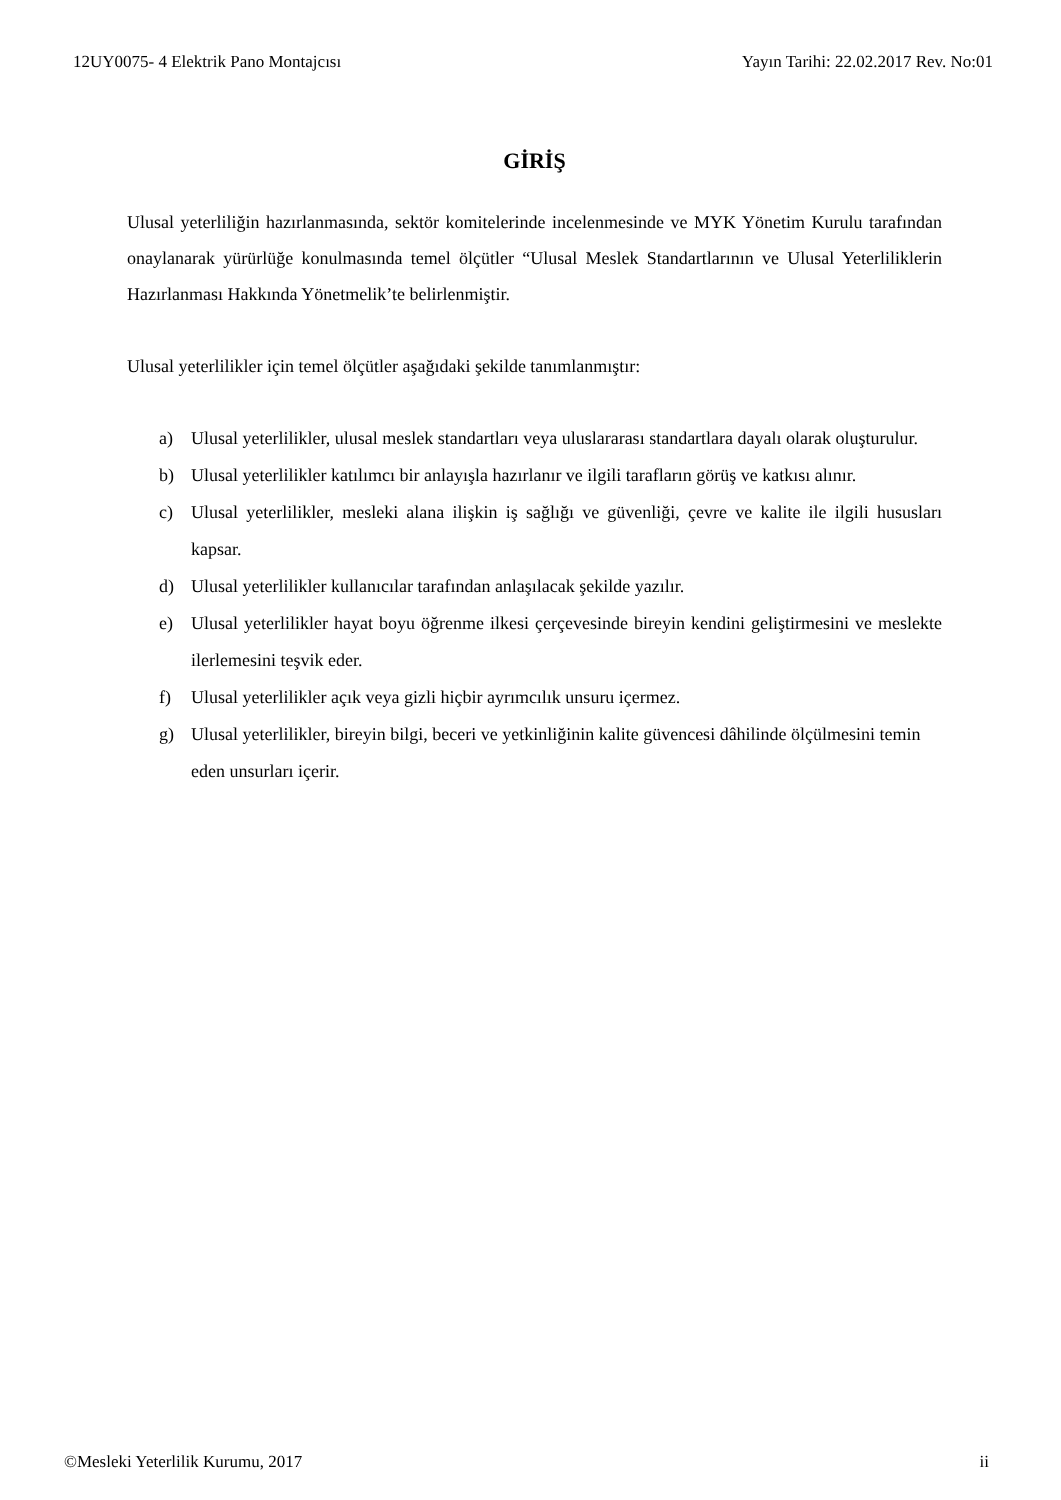12UY0075- 4 Elektrik Pano Montajcısı Yayın Tarihi: 22.02.2017 Rev. No:01
GİRİŞ
Ulusal yeterliliğin hazırlanmasında, sektör komitelerinde incelenmesinde ve MYK Yönetim Kurulu tarafından onaylanarak yürürlüğe konulmasında temel ölçütler “Ulusal Meslek Standartlarının ve Ulusal Yeterliliklerin Hazırlanması Hakkında Yönetmelik’te belirlenmiştir.
Ulusal yeterlilikler için temel ölçütler aşağıdaki şekilde tanımlanmıştır:
a) Ulusal yeterlilikler, ulusal meslek standartları veya uluslararası standartlara dayalı olarak oluşturulur.
b) Ulusal yeterlilikler katılımcı bir anlayışla hazırlanır ve ilgili tarafların görüş ve katkısı alınır.
c) Ulusal yeterlilikler, mesleki alana ilişkin iş sağlığı ve güvenliği, çevre ve kalite ile ilgili hususları kapsar.
d) Ulusal yeterlilikler kullanıcılar tarafından anlaşılacak şekilde yazılır.
e) Ulusal yeterlilikler hayat boyu öğrenme ilkesi çerçevesinde bireyin kendini geliştirmesini ve meslekte ilerlemesini teşvik eder.
f) Ulusal yeterlilikler açık veya gizli hiçbir ayrımcılık unsuru içermez.
g) Ulusal yeterlilikler, bireyin bilgi, beceri ve yetkinliğinin kalite güvencesi dâhilinde ölçülmesini temin eden unsurları içerir.
©Mesleki Yeterlilik Kurumu, 2017 ii